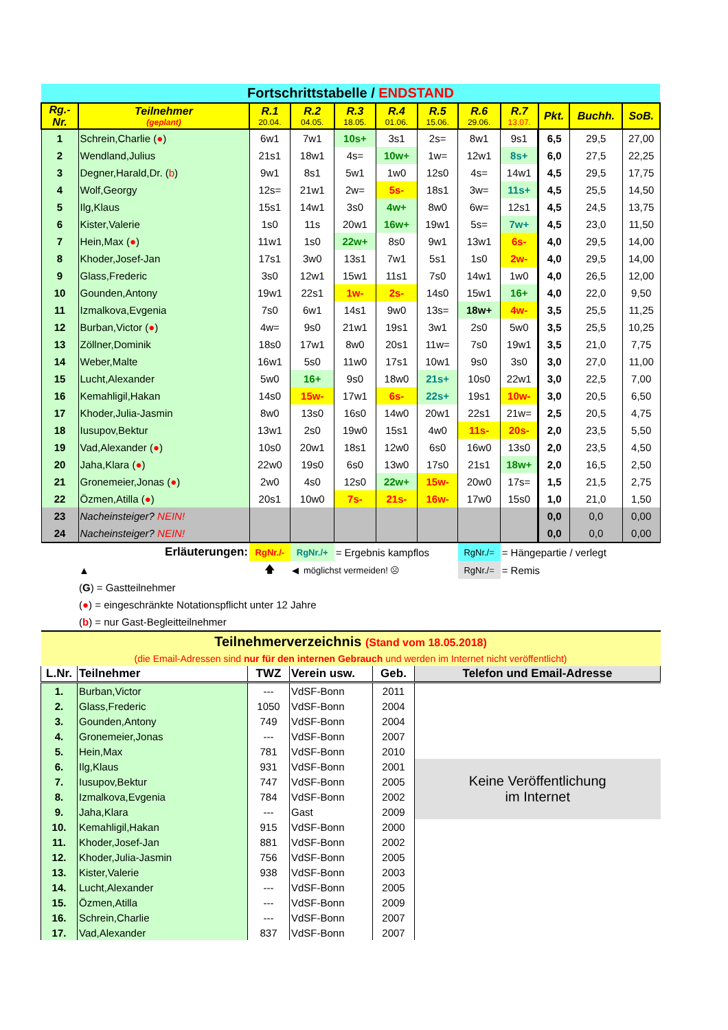| Fortschrittstabelle / ENDSTAND | | | | | | | | | | | |
| Rg.- Nr. | Teilnehmer (geplant) | R.1 20.04. | R.2 04.05. | R.3 18.05. | R.4 01.06. | R.5 15.06. | R.6 29.06. | R.7 13.07. | Pkt. | Buchh. | SoB. |
| 1 | Schrein,Charlie ( ● ) | 6w1 | 7w1 | 10s+ | 3s1 | 2s= | 8w1 | 9s1 | 6,5 | 29,5 | 27,00 |
| 2 | Wendland,Julius | 21s1 | 18w1 | 4s= | 10w+ | 1w= | 12w1 | 8s+ | 6,0 | 27,5 | 22,25 |
| 3 | Degner,Harald,Dr. ( b ) | 9w1 | 8s1 | 5w1 | 1w0 | 12s0 | 4s= | 14w1 | 4,5 | 29,5 | 17,75 |
| 4 | Wolf,Georgy | 12s= | 21w1 | 2w= | 5s- | 18s1 | 3w= | 11s+ | 4,5 | 25,5 | 14,50 |
| 5 | Ilg,Klaus | 15s1 | 14w1 | 3s0 | 4w+ | 8w0 | 6w= | 12s1 | 4,5 | 24,5 | 13,75 |
| 6 | Kister,Valerie | 1s0 | 11s | 20w1 | 16w+ | 19w1 | 5s= | 7w+ | 4,5 | 23,0 | 11,50 |
| 7 | Hein,Max ( ● ) | 11w1 | 1s0 | 22w+ | 8s0 | 9w1 | 13w1 | 6s- | 4,0 | 29,5 | 14,00 |
| 8 | Khoder,Josef-Jan | 17s1 | 3w0 | 13s1 | 7w1 | 5s1 | 1s0 | 2w- | 4,0 | 29,5 | 14,00 |
| 9 | Glass,Frederic | 3s0 | 12w1 | 15w1 | 11s1 | 7s0 | 14w1 | 1w0 | 4,0 | 26,5 | 12,00 |
| 10 | Gounden,Antony | 19w1 | 22s1 | 1w- | 2s- | 14s0 | 15w1 | 16+ | 4,0 | 22,0 | 9,50 |
| 11 | Izmalkova,Evgenia | 7s0 | 6w1 | 14s1 | 9w0 | 13s= | 18w+ | 4w- | 3,5 | 25,5 | 11,25 |
| 12 | Burban,Victor ( ● ) | 4w= | 9s0 | 21w1 | 19s1 | 3w1 | 2s0 | 5w0 | 3,5 | 25,5 | 10,25 |
| 13 | Zöllner,Dominik | 18s0 | 17w1 | 8w0 | 20s1 | 11w= | 7s0 | 19w1 | 3,5 | 21,0 | 7,75 |
| 14 | Weber,Malte | 16w1 | 5s0 | 11w0 | 17s1 | 10w1 | 9s0 | 3s0 | 3,0 | 27,0 | 11,00 |
| 15 | Lucht,Alexander | 5w0 | 16+ | 9s0 | 18w0 | 21s+ | 10s0 | 22w1 | 3,0 | 22,5 | 7,00 |
| 16 | Kemahligil,Hakan | 14s0 | 15w- | 17w1 | 6s- | 22s+ | 19s1 | 10w- | 3,0 | 20,5 | 6,50 |
| 17 | Khoder,Julia-Jasmin | 8w0 | 13s0 | 16s0 | 14w0 | 20w1 | 22s1 | 21w= | 2,5 | 20,5 | 4,75 |
| 18 | Iusupov,Bektur | 13w1 | 2s0 | 19w0 | 15s1 | 4w0 | 11s- | 20s- | 2,0 | 23,5 | 5,50 |
| 19 | Vad,Alexander ( ● ) | 10s0 | 20w1 | 18s1 | 12w0 | 6s0 | 16w0 | 13s0 | 2,0 | 23,5 | 4,50 |
| 20 | Jaha,Klara ( ● ) | 22w0 | 19s0 | 6s0 | 13w0 | 17s0 | 21s1 | 18w+ | 2,0 | 16,5 | 2,50 |
| 21 | Gronemeier,Jonas ( ● ) | 2w0 | 4s0 | 12s0 | 22w+ | 15w- | 20w0 | 17s= | 1,5 | 21,5 | 2,75 |
| 22 | Özmen,Atilla ( ● ) | 20s1 | 10w0 | 7s- | 21s- | 16w- | 17w0 | 15s0 | 1,0 | 21,0 | 1,50 |
| 23 | Nacheinsteiger? NEIN! | | | | | | | | 0,0 | 0,0 | 0,00 |
| 24 | Nacheinsteiger? NEIN! | | | | | | | | 0,0 | 0,0 | 0,00 |
| Erläuterungen: | | RgNr./- | RgNr./+ | = Ergebnis kampflos | | | RgNr./= | = Hängepartie / verlegt | | | |
| ▲ | | 🡅 | ◀ möglichst vermeiden! ☹ | | | | RgNr./= | = Remis | | | |
(G) = Gastteilnehmer
(●) = eingeschränkte Notationspflicht unter 12 Jahre
(b) = nur Gast-Begleitteilnehmer
| Teilnehmerverzeichnis (Stand vom 18.05.2018) | | | | | |
| (die Email-Adressen sind nur für den internen Gebrauch und werden im Internet nicht veröffentlicht) | | | | | |
| L.Nr. | Teilnehmer | TWZ | Verein usw. | Geb. | Telefon und Email-Adresse |
| 1. | Burban,Victor | --- | VdSF-Bonn | 2011 | |
| 2. | Glass,Frederic | 1050 | VdSF-Bonn | 2004 | |
| 3. | Gounden,Antony | 749 | VdSF-Bonn | 2004 | |
| 4. | Gronemeier,Jonas | --- | VdSF-Bonn | 2007 | |
| 5. | Hein,Max | 781 | VdSF-Bonn | 2010 | |
| 6. | Ilg,Klaus | 931 | VdSF-Bonn | 2001 | Keine Veröffentlichung im Internet |
| 7. | Iusupov,Bektur | 747 | VdSF-Bonn | 2005 | |
| 8. | Izmalkova,Evgenia | 784 | VdSF-Bonn | 2002 | |
| 9. | Jaha,Klara | --- | Gast | 2009 | |
| 10. | Kemahligil,Hakan | 915 | VdSF-Bonn | 2000 | |
| 11. | Khoder,Josef-Jan | 881 | VdSF-Bonn | 2002 | |
| 12. | Khoder,Julia-Jasmin | 756 | VdSF-Bonn | 2005 | |
| 13. | Kister,Valerie | 938 | VdSF-Bonn | 2003 | |
| 14. | Lucht,Alexander | --- | VdSF-Bonn | 2005 | |
| 15. | Özmen,Atilla | --- | VdSF-Bonn | 2009 | |
| 16. | Schrein,Charlie | --- | VdSF-Bonn | 2007 | |
| 17. | Vad,Alexander | 837 | VdSF-Bonn | 2007 | |